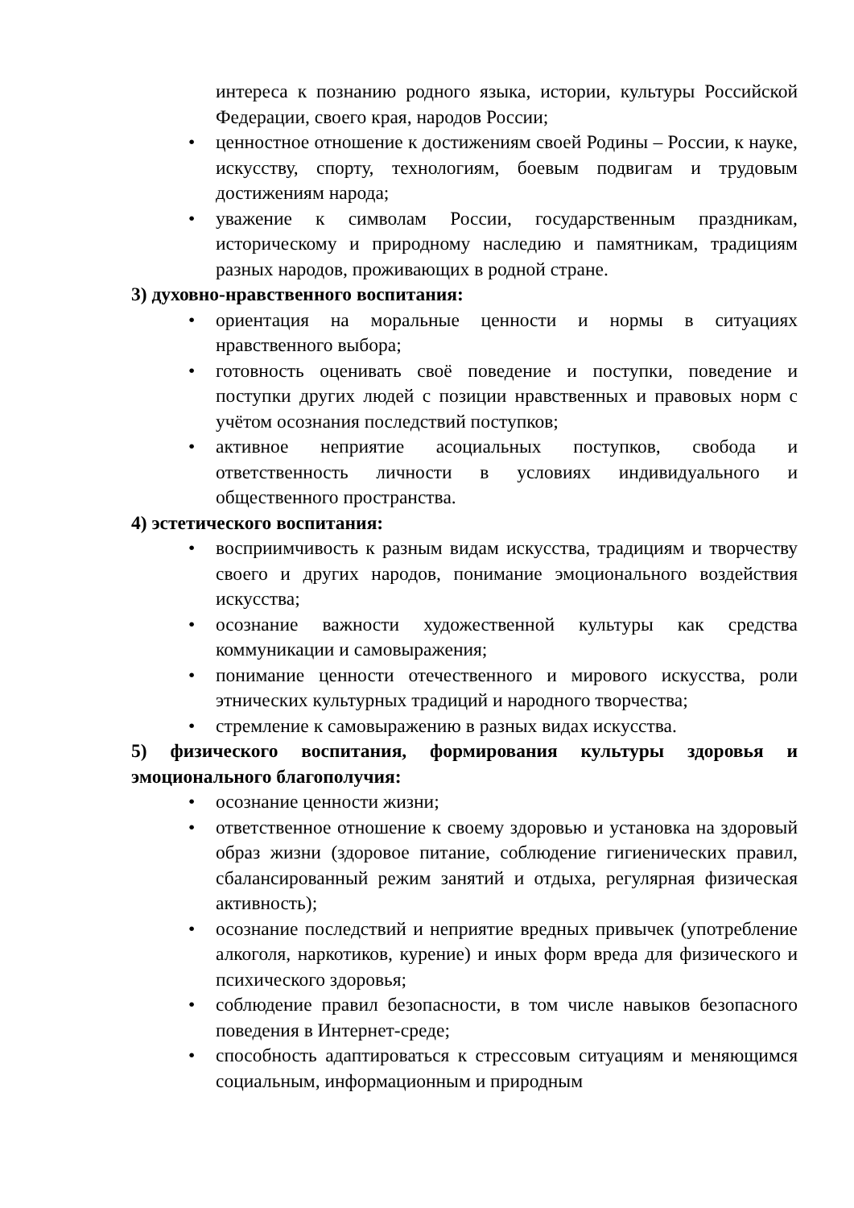интереса к познанию родного языка, истории, культуры Российской Федерации, своего края, народов России;
• ценностное отношение к достижениям своей Родины – России, к науке, искусству, спорту, технологиям, боевым подвигам и трудовым достижениям народа;
• уважение к символам России, государственным праздникам, историческому и природному наследию и памятникам, традициям разных народов, проживающих в родной стране.
3) духовно-нравственного воспитания:
• ориентация на моральные ценности и нормы в ситуациях нравственного выбора;
• готовность оценивать своё поведение и поступки, поведение и поступки других людей с позиции нравственных и правовых норм с учётом осознания последствий поступков;
• активное неприятие асоциальных поступков, свобода и ответственность личности в условиях индивидуального и общественного пространства.
4) эстетического воспитания:
• восприимчивость к разным видам искусства, традициям и творчеству своего и других народов, понимание эмоционального воздействия искусства;
• осознание важности художественной культуры как средства коммуникации и самовыражения;
• понимание ценности отечественного и мирового искусства, роли этнических культурных традиций и народного творчества;
• стремление к самовыражению в разных видах искусства.
5) физического воспитания, формирования культуры здоровья и эмоционального благополучия:
• осознание ценности жизни;
• ответственное отношение к своему здоровью и установка на здоровый образ жизни (здоровое питание, соблюдение гигиенических правил, сбалансированный режим занятий и отдыха, регулярная физическая активность);
• осознание последствий и неприятие вредных привычек (употребление алкоголя, наркотиков, курение) и иных форм вреда для физического и психического здоровья;
• соблюдение правил безопасности, в том числе навыков безопасного поведения в Интернет-среде;
• способность адаптироваться к стрессовым ситуациям и меняющимся социальным, информационным и природным